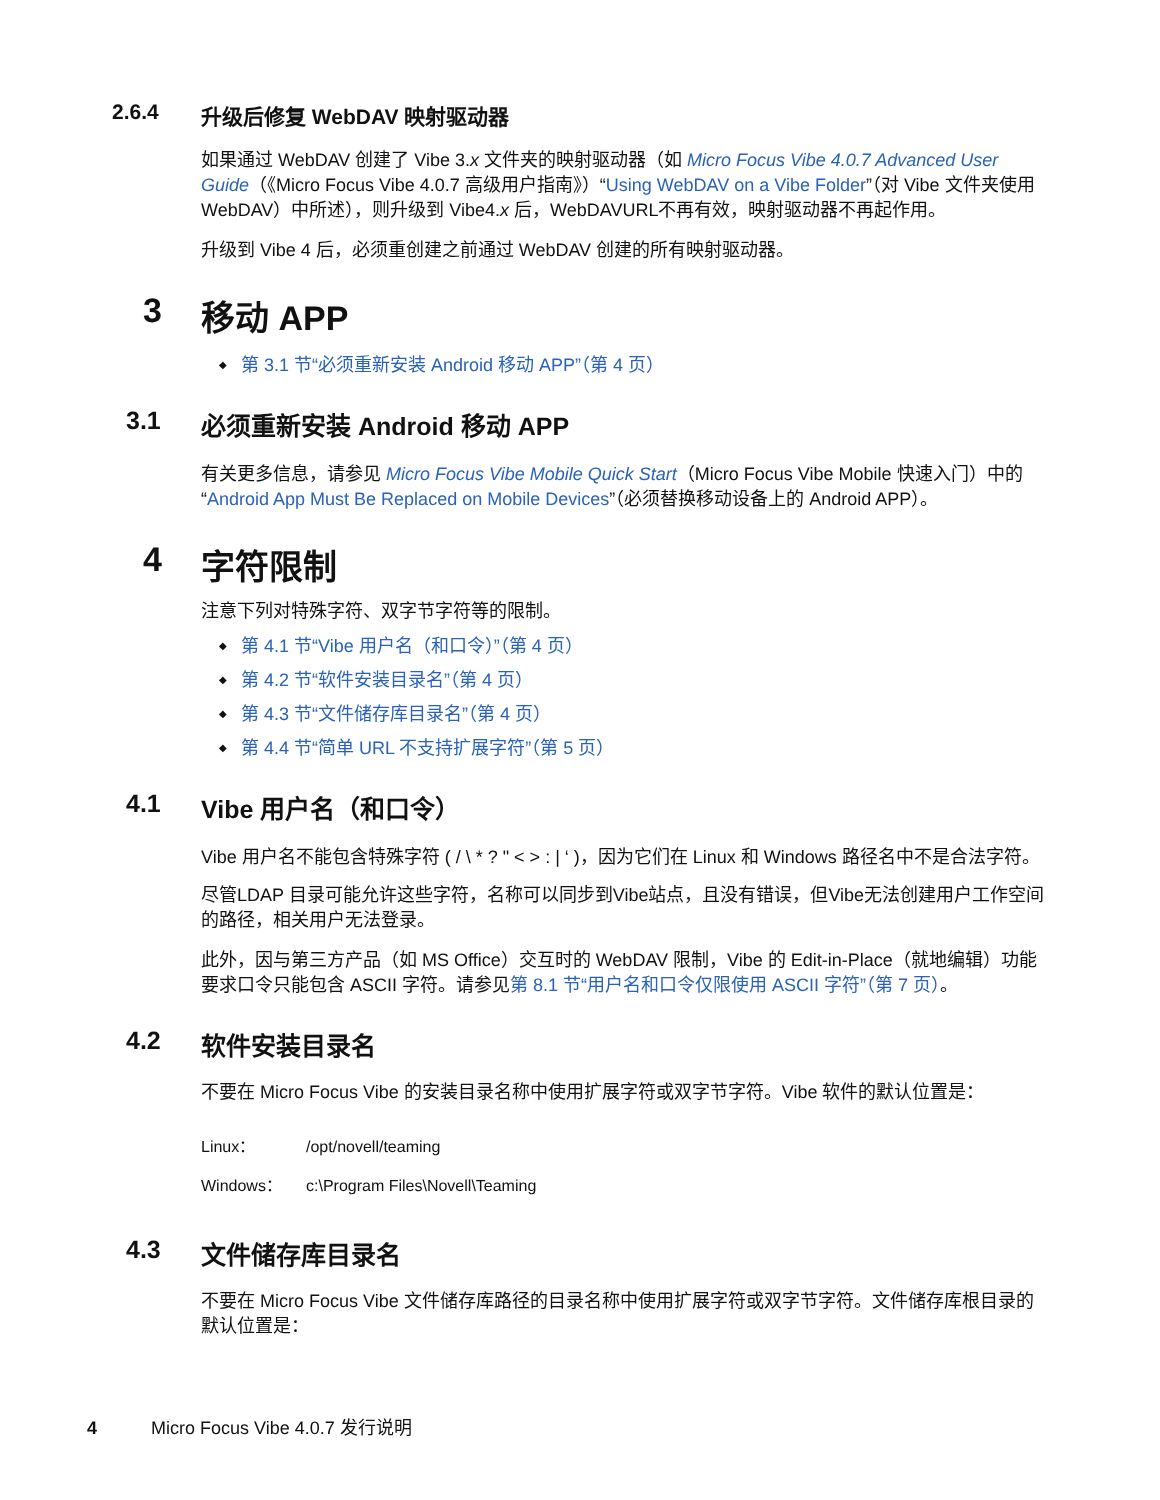2.6.4 升级后修复 WebDAV 映射驱动器
如果通过 WebDAV 创建了 Vibe 3.x 文件夹的映射驱动器（如 Micro Focus Vibe 4.0.7 Advanced User Guide（《Micro Focus Vibe 4.0.7 高级用户指南》）“Using WebDAV on a Vibe Folder”（对 Vibe 文件夹使用 WebDAV）中所述），则升级到 Vibe4.x 后，WebDAVURL不再有效，映射驱动器不再起作用。
升级到 Vibe 4 后，必须重创建之前通过 WebDAV 创建的所有映射驱动器。
3 移动 APP
第 3.1 节“必须重新安装 Android 移动 APP”（第 4 页）
3.1 必须重新安装 Android 移动 APP
有关更多信息，请参见 Micro Focus Vibe Mobile Quick Start（Micro Focus Vibe Mobile 快速入门）中的 “Android App Must Be Replaced on Mobile Devices”（必须替换移动设备上的 Android APP）。
4 字符限制
注意下列对特殊字符、双字节字符等的限制。
第 4.1 节“Vibe 用户名（和口令）”（第 4 页）
第 4.2 节“软件安装目录名”（第 4 页）
第 4.3 节“文件储存库目录名”（第 4 页）
第 4.4 节“简单 URL 不支持扩展字符”（第 5 页）
4.1 Vibe 用户名（和口令）
Vibe 用户名不能包含特殊字符 ( / \ * ? " < > : | ‘ )，因为它们在 Linux 和 Windows 路径名中不是合法字符。
尽管LDAP 目录可能允许这些字符，名称可以同步到Vibe站点，且没有错误，但Vibe无法创建用户工作空间的路径，相关用户无法登录。
此外，因与第三方产品（如 MS Office）交互时的 WebDAV 限制，Vibe 的 Edit-in-Place（就地编辑）功能要求口令只能包含 ASCII 字符。请参见第 8.1 节“用户名和口令仅限使用 ASCII 字符”（第 7 页）。
4.2 软件安装目录名
不要在 Micro Focus Vibe 的安装目录名称中使用扩展字符或双字节字符。Vibe 软件的默认位置是：
Linux： /opt/novell/teaming
Windows： c:\Program Files\Novell\Teaming
4.3 文件储存库目录名
不要在 Micro Focus Vibe 文件储存库路径的目录名称中使用扩展字符或双字节字符。文件储存库根目录的默认位置是：
4 Micro Focus Vibe 4.0.7 发行说明